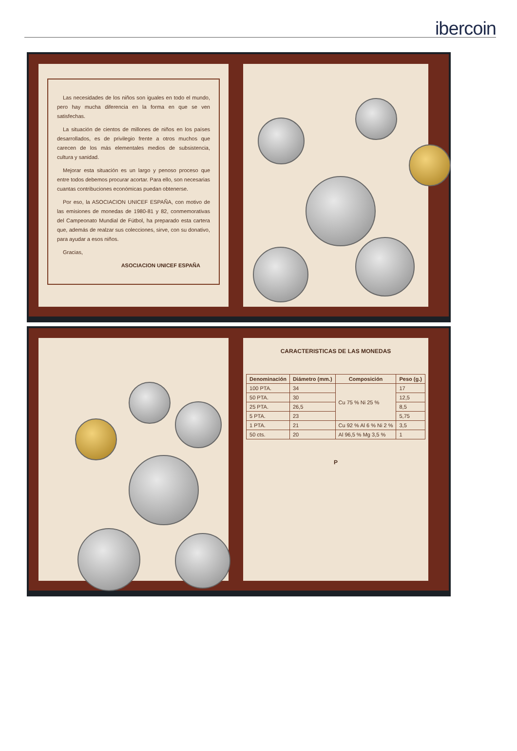ibercoin
Las necesidades de los niños son iguales en todo el mundo, pero hay mucha diferencia en la forma en que se ven satisfechas.
La situación de cientos de millones de niños en los países desarrollados, es de privilegio frente a otros muchos que carecen de los más elementales medios de subsistencia, cultura y sanidad.
Mejorar esta situación es un largo y penoso proceso que entre todos debemos procurar acortar. Para ello, son necesarias cuantas contribuciones económicas puedan obtenerse.
Por eso, la ASOCIACION UNICEF ESPAÑA, con motivo de las emisiones de monedas de 1980-81 y 82, conmemorativas del Campeonato Mundial de Fútbol, ha preparado esta cartera que, además de realzar sus colecciones, sirve, con su donativo, para ayudar a esos niños.
Gracias,
ASOCIACION UNICEF ESPAÑA
CARACTERISTICAS DE LAS MONEDAS
| Denominación | Diámetro (mm.) | Composición | Peso (g.) |
| --- | --- | --- | --- |
| 100 PTA. | 34 | Cu 75 % Ni 25 % | 17 |
| 50 PTA. | 30 | | 12,5 |
| 25 PTA. | 26,5 | | 8,5 |
| 5 PTA. | 23 | | 5,75 |
| 1 PTA. | 21 | Cu 92 % Al 6 % Ni 2 % | 3,5 |
| 50 cts. | 20 | Al 96,5 % Mg 3,5 % | 1 |
P